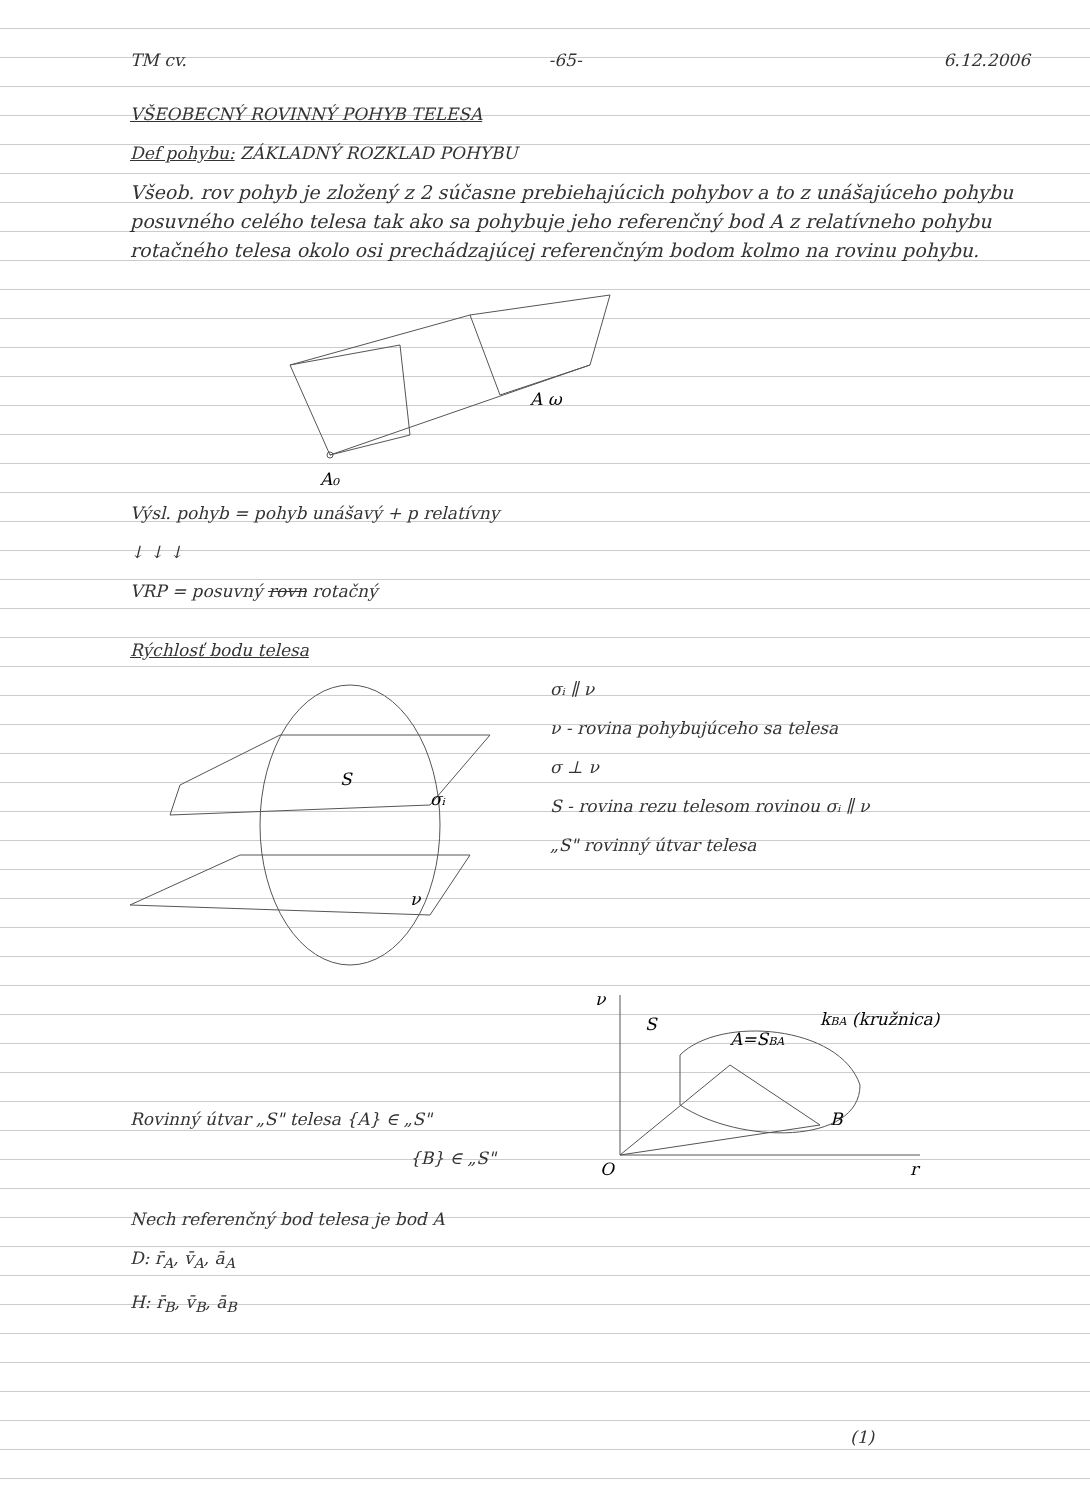TM cv. -65- 6.12.2006
VŠEOBECNÝ ROVINNÝ POHYB TELESA
Def pohybu: ZÁKLADNÝ ROZKLAD POHYBU
Všeob. rov pohyb je zložený z 2 súčasne prebiehajúcich pohybov a to z unášajúceho pohybu posuvného celého telesa tak ako sa pohybuje jeho referenčný bod A z relatívneho pohybu rotačného telesa okolo osi prechádzajúcej referenčným bodom kolmo na rovinu pohybu.
A ω
A₀
Výsl. pohyb = pohyb unášavý + p relatívny
↓ ↓ ↓
VRP = posuvný rovn rotačný
Rýchlosť bodu telesa
S
σᵢ
ν
σᵢ ∥ ν
ν - rovina pohybujúceho sa telesa
σ ⊥ ν
S - rovina rezu telesom rovinou σᵢ ∥ ν
„S" rovinný útvar telesa
Rovinný útvar „S" telesa {A} ∈ „S"
{B} ∈ „S"
ν
S
A=SBA
B
kBA (kružnica)
O
r
Nech referenčný bod telesa je bod A
D: r̄<sub>A</sub>, v̄<sub>A</sub>, ā<sub>A</sub>
H: r̄<sub>B</sub>, v̄<sub>B</sub>, ā<sub>B</sub>
(1)